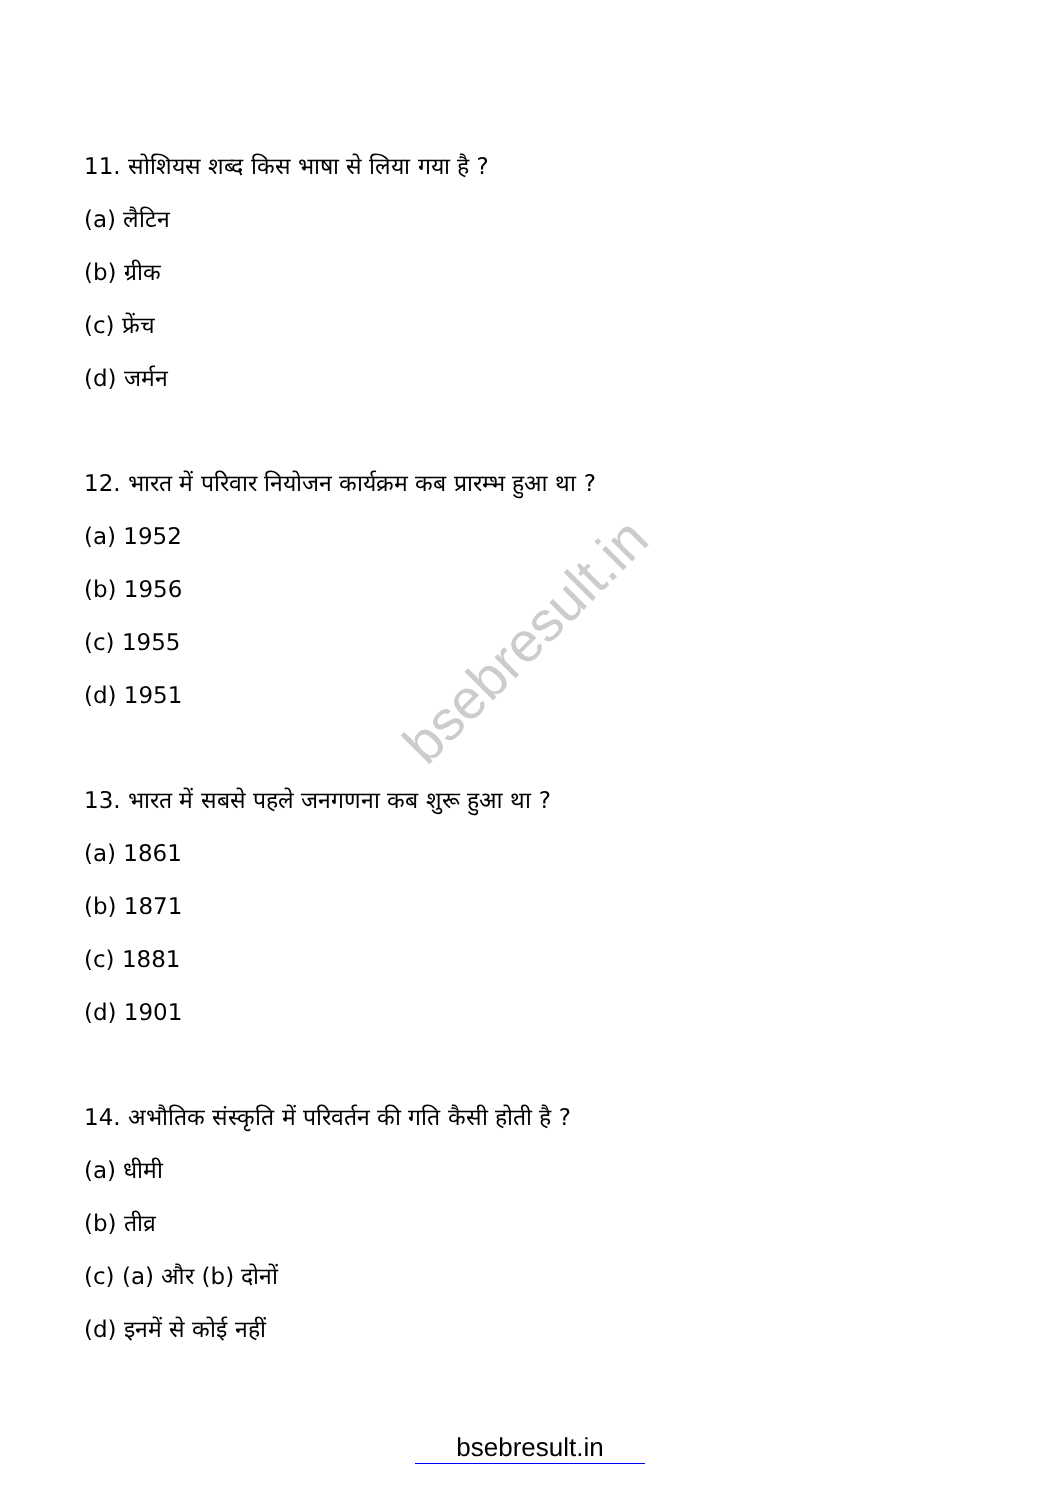bsebresult.in
11. सोशियस शब्द किस भाषा से लिया गया है ?
(a) लैटिन
(b) ग्रीक
(c) फ्रेंच
(d) जर्मन
12. भारत में परिवार नियोजन कार्यक्रम कब प्रारम्भ हुआ था ?
(a) 1952
(b) 1956
(c) 1955
(d) 1951
13. भारत में सबसे पहले जनगणना कब शुरू हुआ था ?
(a) 1861
(b) 1871
(c) 1881
(d) 1901
14. अभौतिक संस्कृति में परिवर्तन की गति कैसी होती है ?
(a) धीमी
(b) तीव्र
(c) (a) और (b) दोनों
(d) इनमें से कोई नहीं
bsebresult.in